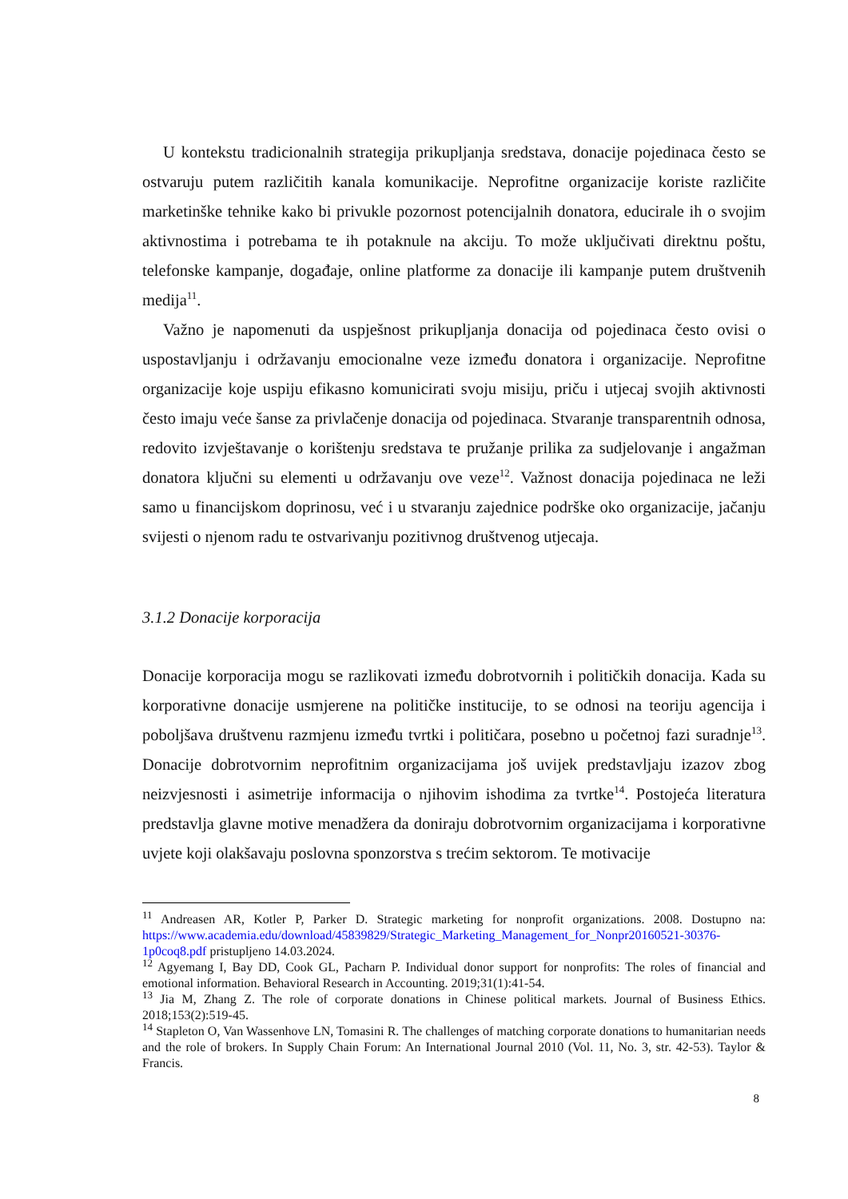U kontekstu tradicionalnih strategija prikupljanja sredstava, donacije pojedinaca često se ostvaruju putem različitih kanala komunikacije. Neprofitne organizacije koriste različite marketinške tehnike kako bi privukle pozornost potencijalnih donatora, educirale ih o svojim aktivnostima i potrebama te ih potaknule na akciju. To može uključivati direktnu poštu, telefonske kampanje, događaje, online platforme za donacije ili kampanje putem društvenih medija<sup>11</sup>.
Važno je napomenuti da uspješnost prikupljanja donacija od pojedinaca često ovisi o uspostavljanju i održavanju emocionalne veze između donatora i organizacije. Neprofitne organizacije koje uspiju efikasno komunicirati svoju misiju, priču i utjecaj svojih aktivnosti često imaju veće šanse za privlačenje donacija od pojedinaca. Stvaranje transparentnih odnosa, redovito izvještavanje o korištenju sredstava te pružanje prilika za sudjelovanje i angažman donatora ključni su elementi u održavanju ove veze<sup>12</sup>. Važnost donacija pojedinaca ne leži samo u financijskom doprinosu, već i u stvaranju zajednice podrške oko organizacije, jačanju svijesti o njenom radu te ostvarivanju pozitivnog društvenog utjecaja.
3.1.2 Donacije korporacija
Donacije korporacija mogu se razlikovati između dobrotvornih i političkih donacija. Kada su korporativne donacije usmjerene na političke institucije, to se odnosi na teoriju agencija i poboljšava društvenu razmjenu između tvrtki i političara, posebno u početnoj fazi suradnje<sup>13</sup>. Donacije dobrotvornim neprofitnim organizacijama još uvijek predstavljaju izazov zbog neizvjesnosti i asimetrije informacija o njihovim ishodima za tvrtke<sup>14</sup>. Postojeća literatura predstavlja glavne motive menadžera da doniraju dobrotvornim organizacijama i korporativne uvjete koji olakšavaju poslovna sponzorstva s trećim sektorom. Te motivacije
<sup>11</sup> Andreasen AR, Kotler P, Parker D. Strategic marketing for nonprofit organizations. 2008. Dostupno na: https://www.academia.edu/download/45839829/Strategic_Marketing_Management_for_Nonpr20160521-30376-1p0coq8.pdf pristupljeno 14.03.2024.
<sup>12</sup> Agyemang I, Bay DD, Cook GL, Pacharn P. Individual donor support for nonprofits: The roles of financial and emotional information. Behavioral Research in Accounting. 2019;31(1):41-54.
<sup>13</sup> Jia M, Zhang Z. The role of corporate donations in Chinese political markets. Journal of Business Ethics. 2018;153(2):519-45.
<sup>14</sup> Stapleton O, Van Wassenhove LN, Tomasini R. The challenges of matching corporate donations to humanitarian needs and the role of brokers. In Supply Chain Forum: An International Journal 2010 (Vol. 11, No. 3, str. 42-53). Taylor & Francis.
8